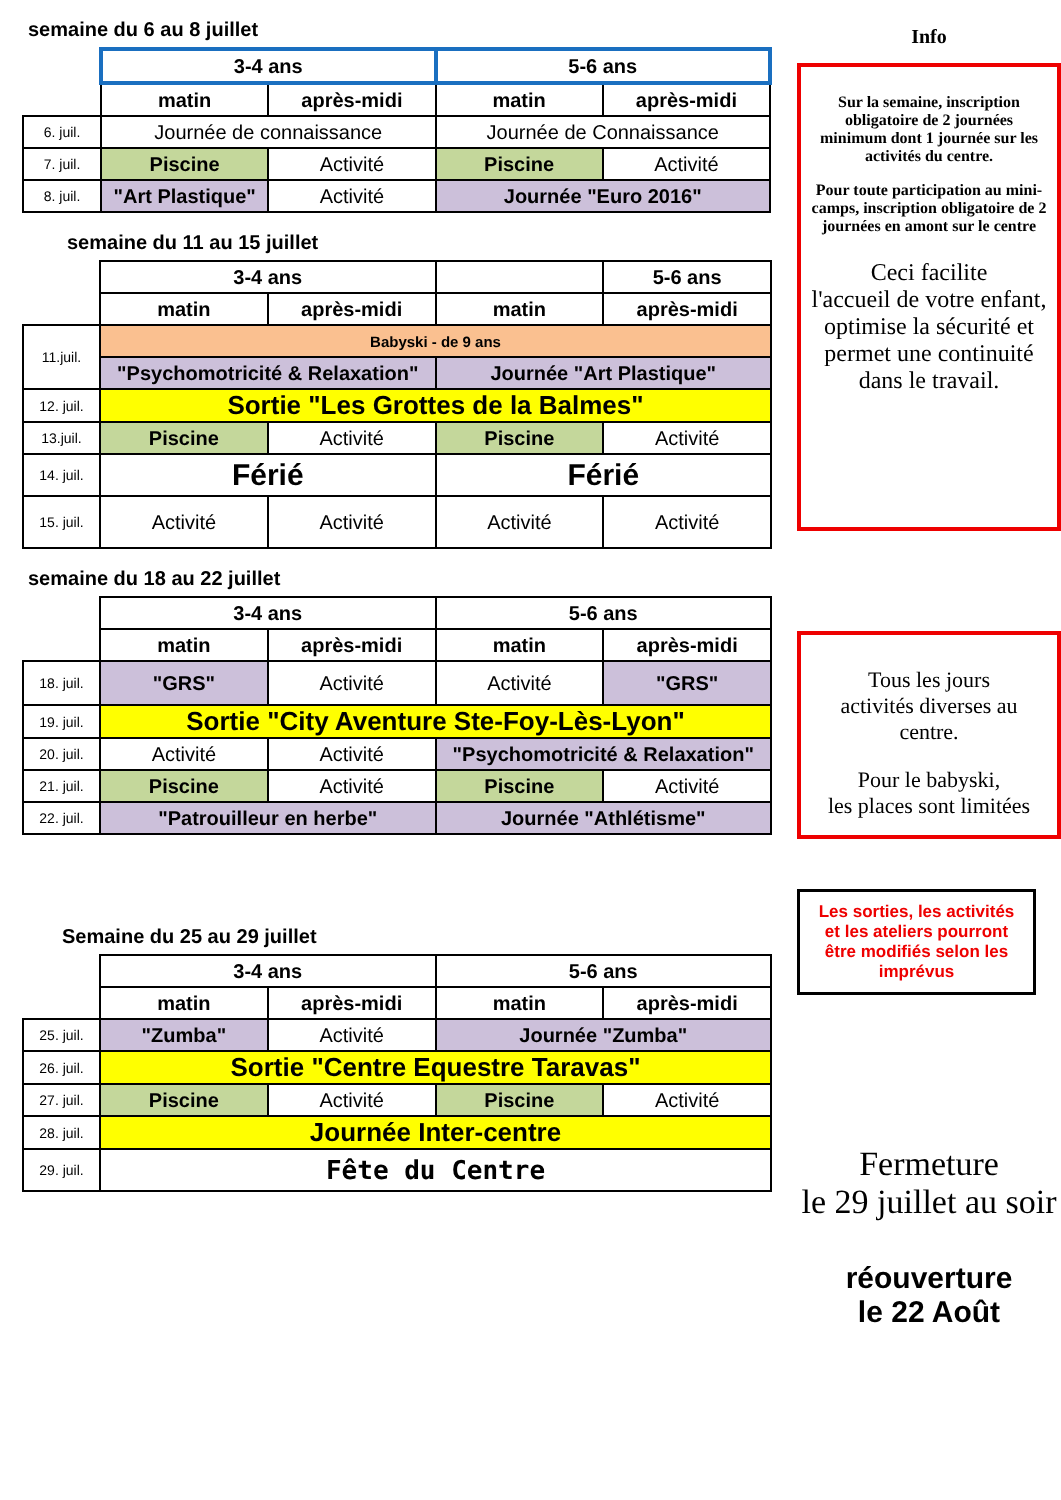semaine du 6 au 8 juillet
| | 3-4 ans | | 5-6 ans | |
| | matin | après-midi | matin | après-midi |
| 6. juil. | Journée de connaissance | | Journée de Connaissance | |
| 7. juil. | Piscine | Activité | Piscine | Activité |
| 8. juil. | "Art Plastique" | Activité | Journée "Euro 2016" | |
semaine du 11 au 15 juillet
| | 3-4 ans | | | 5-6 ans |
| | matin | après-midi | matin | après-midi |
| 11.juil. | Babyski - de 9 ans | | | |
| | "Psychomotricité & Relaxation" | | Journée "Art Plastique" | |
| 12. juil. | Sortie "Les Grottes de la Balmes" | | | |
| 13.juil. | Piscine | Activité | Piscine | Activité |
| 14. juil. | Férié | | Férié | |
| 15. juil. | Activité | Activité | Activité | Activité |
semaine du 18 au 22 juillet
| | 3-4 ans | | 5-6 ans | |
| | matin | après-midi | matin | après-midi |
| 18. juil. | "GRS" | Activité | Activité | "GRS" |
| 19. juil. | Sortie "City Aventure Ste-Foy-Lès-Lyon" | | | |
| 20. juil. | Activité | Activité | "Psychomotricité & Relaxation" | |
| 21. juil. | Piscine | Activité | Piscine | Activité |
| 22. juil. | "Patrouilleur en herbe" | | Journée "Athlétisme" | |
Semaine du 25 au 29 juillet
| | 3-4 ans | | 5-6 ans | |
| | matin | après-midi | matin | après-midi |
| 25. juil. | "Zumba" | Activité | Journée "Zumba" | |
| 26. juil. | Sortie "Centre Equestre Taravas" | | | |
| 27. juil. | Piscine | Activité | Piscine | Activité |
| 28. juil. | Journée Inter-centre | | | |
| 29. juil. | Fête du Centre | | | |
Info
Sur la semaine, inscription obligatoire de 2 journées minimum dont 1 journée sur les activités du centre.
Pour toute participation au mini-camps, inscription obligatoire de 2 journées en amont sur le centre
Ceci facilite
l'accueil de votre enfant,
optimise la sécurité et
permet une continuité dans le travail.
Tous les jours
activités diverses au centre.
Pour le babyski,
les places sont limitées
Les sorties, les activités et les ateliers pourront être modifiés selon les imprévus
Fermeture
le 29 juillet au soir
réouverture
le 22 Août